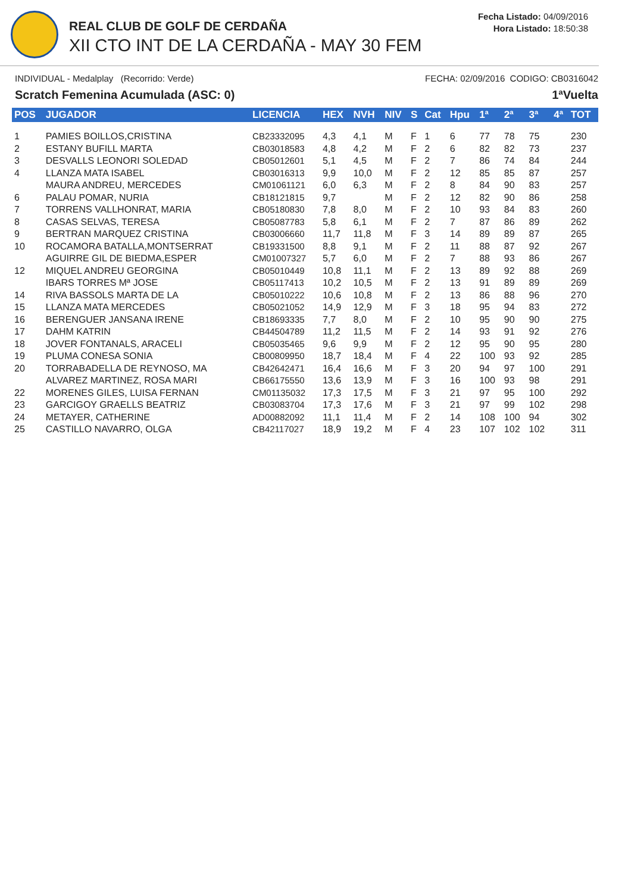REAL CLUB DE GOLF DE CERDAÑA
XII CTO INT DE LA CERDAÑA - MAY 30 FEM
Fecha Listado: 04/09/2016
Hora Listado: 18:50:38
INDIVIDUAL - Medalplay (Recorrido: Verde) FECHA: 02/09/2016 CODIGO: CB0316042
Scratch Femenina Acumulada (ASC: 0) 1ªVuelta
| POS | JUGADOR | LICENCIA | HEX | NVH | NIV | S | Cat | Hpu | 1ª | 2ª | 3ª | 4ª | TOT |
| --- | --- | --- | --- | --- | --- | --- | --- | --- | --- | --- | --- | --- | --- |
| 1 | PAMIES BOILLOS,CRISTINA | CB23332095 | 4,3 | 4,1 | M | F | 1 | 6 | 77 | 78 | 75 | | 230 |
| 2 | ESTANY BUFILL MARTA | CB03018583 | 4,8 | 4,2 | M | F | 2 | 6 | 82 | 82 | 73 | | 237 |
| 3 | DESVALLS LEONORI SOLEDAD | CB05012601 | 5,1 | 4,5 | M | F | 2 | 7 | 86 | 74 | 84 | | 244 |
| 4 | LLANZA MATA ISABEL | CB03016313 | 9,9 | 10,0 | M | F | 2 | 12 | 85 | 85 | 87 | | 257 |
| | MAURA ANDREU, MERCEDES | CM01061121 | 6,0 | 6,3 | M | F | 2 | 8 | 84 | 90 | 83 | | 257 |
| 6 | PALAU POMAR, NURIA | CB18121815 | 9,7 | | M | F | 2 | 12 | 82 | 90 | 86 | | 258 |
| 7 | TORRENS VALLHONRAT, MARIA | CB05180830 | 7,8 | 8,0 | M | F | 2 | 10 | 93 | 84 | 83 | | 260 |
| 8 | CASAS SELVAS, TERESA | CB05087783 | 5,8 | 6,1 | M | F | 2 | 7 | 87 | 86 | 89 | | 262 |
| 9 | BERTRAN MARQUEZ CRISTINA | CB03006660 | 11,7 | 11,8 | M | F | 3 | 14 | 89 | 89 | 87 | | 265 |
| 10 | ROCAMORA BATALLA,MONTSERRAT | CB19331500 | 8,8 | 9,1 | M | F | 2 | 11 | 88 | 87 | 92 | | 267 |
| | AGUIRRE GIL DE BIEDMA,ESPER | CM01007327 | 5,7 | 6,0 | M | F | 2 | 7 | 88 | 93 | 86 | | 267 |
| 12 | MIQUEL ANDREU GEORGINA | CB05010449 | 10,8 | 11,1 | M | F | 2 | 13 | 89 | 92 | 88 | | 269 |
| | IBARS TORRES Mª JOSE | CB05117413 | 10,2 | 10,5 | M | F | 2 | 13 | 91 | 89 | 89 | | 269 |
| 14 | RIVA BASSOLS MARTA DE LA | CB05010222 | 10,6 | 10,8 | M | F | 2 | 13 | 86 | 88 | 96 | | 270 |
| 15 | LLANZA MATA MERCEDES | CB05021052 | 14,9 | 12,9 | M | F | 3 | 18 | 95 | 94 | 83 | | 272 |
| 16 | BERENGUER JANSANA IRENE | CB18693335 | 7,7 | 8,0 | M | F | 2 | 10 | 95 | 90 | 90 | | 275 |
| 17 | DAHM KATRIN | CB44504789 | 11,2 | 11,5 | M | F | 2 | 14 | 93 | 91 | 92 | | 276 |
| 18 | JOVER FONTANALS, ARACELI | CB05035465 | 9,6 | 9,9 | M | F | 2 | 12 | 95 | 90 | 95 | | 280 |
| 19 | PLUMA CONESA SONIA | CB00809950 | 18,7 | 18,4 | M | F | 4 | 22 | 100 | 93 | 92 | | 285 |
| 20 | TORRABADELLA DE REYNOSO, MA | CB42642471 | 16,4 | 16,6 | M | F | 3 | 20 | 94 | 97 | 100 | | 291 |
| | ALVAREZ MARTINEZ, ROSA MARI | CB66175550 | 13,6 | 13,9 | M | F | 3 | 16 | 100 | 93 | 98 | | 291 |
| 22 | MORENES GILES, LUISA FERNAN | CM01135032 | 17,3 | 17,5 | M | F | 3 | 21 | 97 | 95 | 100 | | 292 |
| 23 | GARCIGOY GRAELLS BEATRIZ | CB03083704 | 17,3 | 17,6 | M | F | 3 | 21 | 97 | 99 | 102 | | 298 |
| 24 | METAYER, CATHERINE | AD00882092 | 11,1 | 11,4 | M | F | 2 | 14 | 108 | 100 | 94 | | 302 |
| 25 | CASTILLO NAVARRO, OLGA | CB42117027 | 18,9 | 19,2 | M | F | 4 | 23 | 107 | 102 | 102 | | 311 |